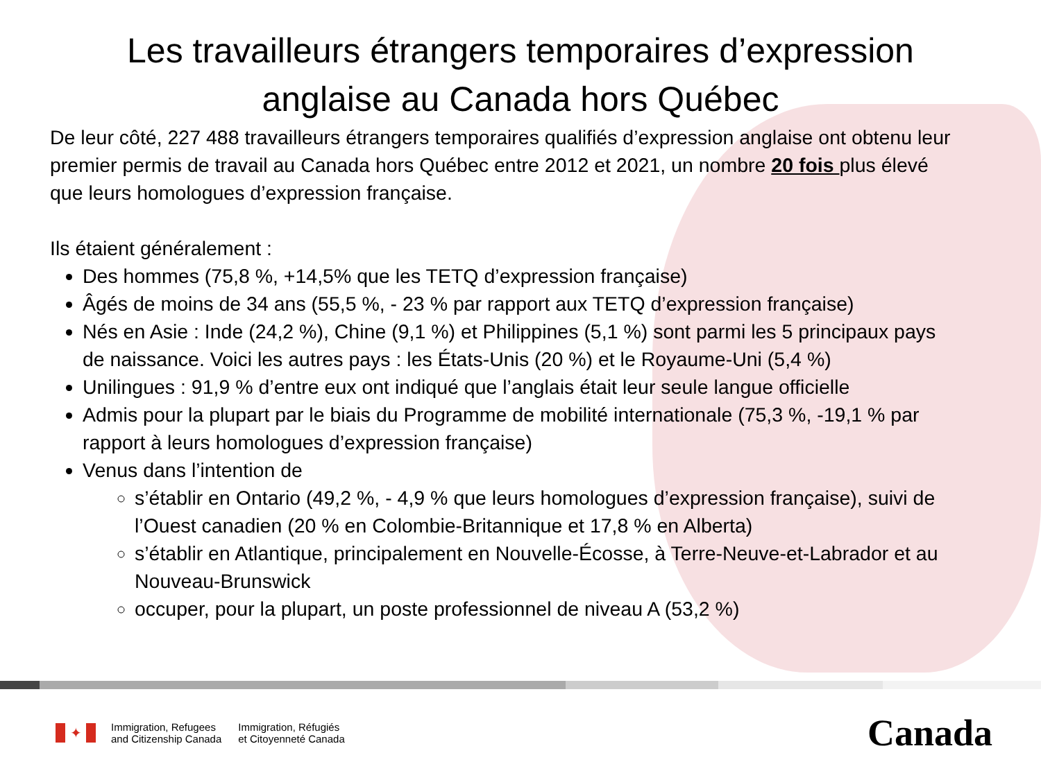Les travailleurs étrangers temporaires d’expression anglaise au Canada hors Québec
De leur côté, 227 488 travailleurs étrangers temporaires qualifiés d’expression anglaise ont obtenu leur premier permis de travail au Canada hors Québec entre 2012 et 2021, un nombre 20 fois plus élevé que leurs homologues d’expression française.
Ils étaient généralement :
Des hommes (75,8 %, +14,5% que les TETQ d’expression française)
Âgés de moins de 34 ans (55,5 %, - 23 % par rapport aux TETQ d’expression française)
Nés en Asie : Inde (24,2 %), Chine (9,1 %) et Philippines (5,1 %) sont parmi les 5 principaux pays de naissance. Voici les autres pays : les États-Unis (20 %) et le Royaume-Uni (5,4 %)
Unilingues : 91,9 % d’entre eux ont indiqué que l’anglais était leur seule langue officielle
Admis pour la plupart par le biais du Programme de mobilité internationale (75,3 %, -19,1 % par rapport à leurs homologues d’expression française)
Venus dans l’intention de
s’établir en Ontario (49,2 %, - 4,9 % que leurs homologues d’expression française), suivi de l’Ouest canadien (20 % en Colombie-Britannique et 17,8 % en Alberta)
s’établir en Atlantique, principalement en Nouvelle-Écosse, à Terre-Neuve-et-Labrador et au Nouveau-Brunswick
occuper, pour la plupart, un poste professionnel de niveau A (53,2 %)
✦
Immigration, Refugees
and Citizenship Canada
Immigration, Réfugiés
et Citoyenneté Canada
Canada